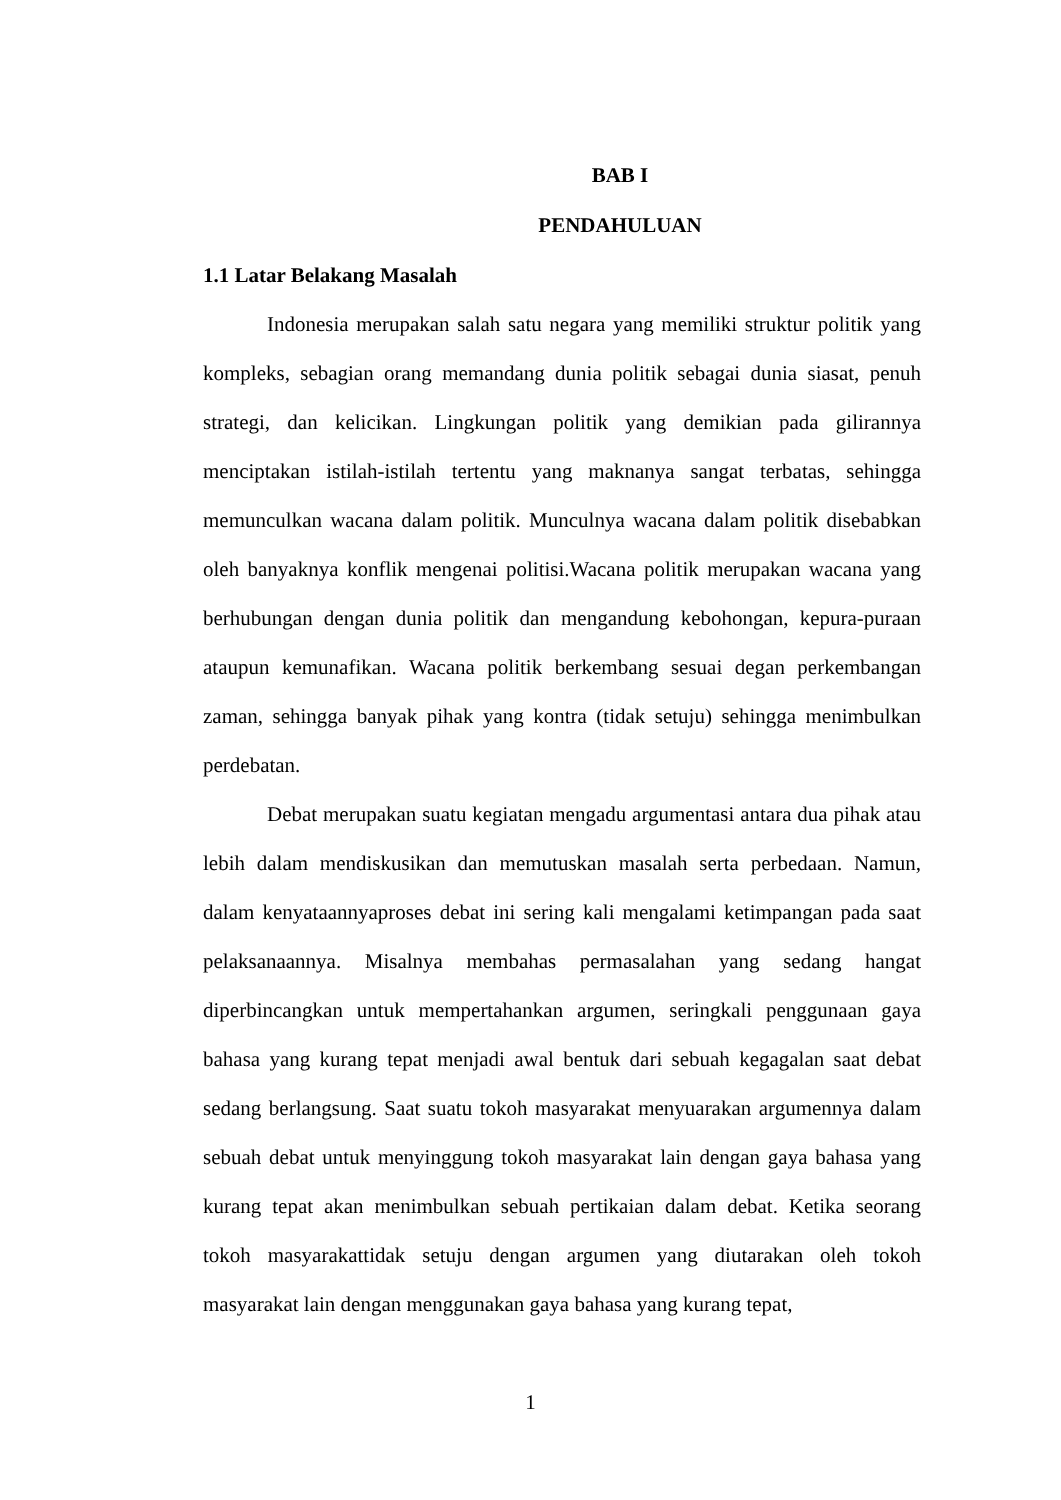BAB I
PENDAHULUAN
1.1 Latar Belakang Masalah
Indonesia merupakan salah satu negara yang memiliki struktur politik yang kompleks, sebagian orang memandang dunia politik sebagai dunia siasat, penuh strategi, dan kelicikan. Lingkungan politik yang demikian pada gilirannya menciptakan istilah-istilah tertentu yang maknanya sangat terbatas, sehingga memunculkan wacana dalam politik. Munculnya wacana dalam politik disebabkan oleh banyaknya konflik mengenai politisi.Wacana politik merupakan wacana yang berhubungan dengan dunia politik dan mengandung kebohongan, kepura-puraan ataupun kemunafikan. Wacana politik berkembang sesuai degan perkembangan zaman, sehingga banyak pihak yang kontra (tidak setuju) sehingga menimbulkan perdebatan.
Debat merupakan suatu kegiatan mengadu argumentasi antara dua pihak atau lebih dalam mendiskusikan dan memutuskan masalah serta perbedaan. Namun, dalam kenyataannyaproses debat ini sering kali mengalami ketimpangan pada saat pelaksanaannya. Misalnya membahas permasalahan yang sedang hangat diperbincangkan untuk mempertahankan argumen, seringkali penggunaan gaya bahasa yang kurang tepat menjadi awal bentuk dari sebuah kegagalan saat debat sedang berlangsung. Saat suatu tokoh masyarakat menyuarakan argumennya dalam sebuah debat untuk menyinggung tokoh masyarakat lain dengan gaya bahasa yang kurang tepat akan menimbulkan sebuah pertikaian dalam debat. Ketika seorang tokoh masyarakattidak setuju dengan argumen yang diutarakan oleh tokoh masyarakat lain dengan menggunakan gaya bahasa yang kurang tepat,
1